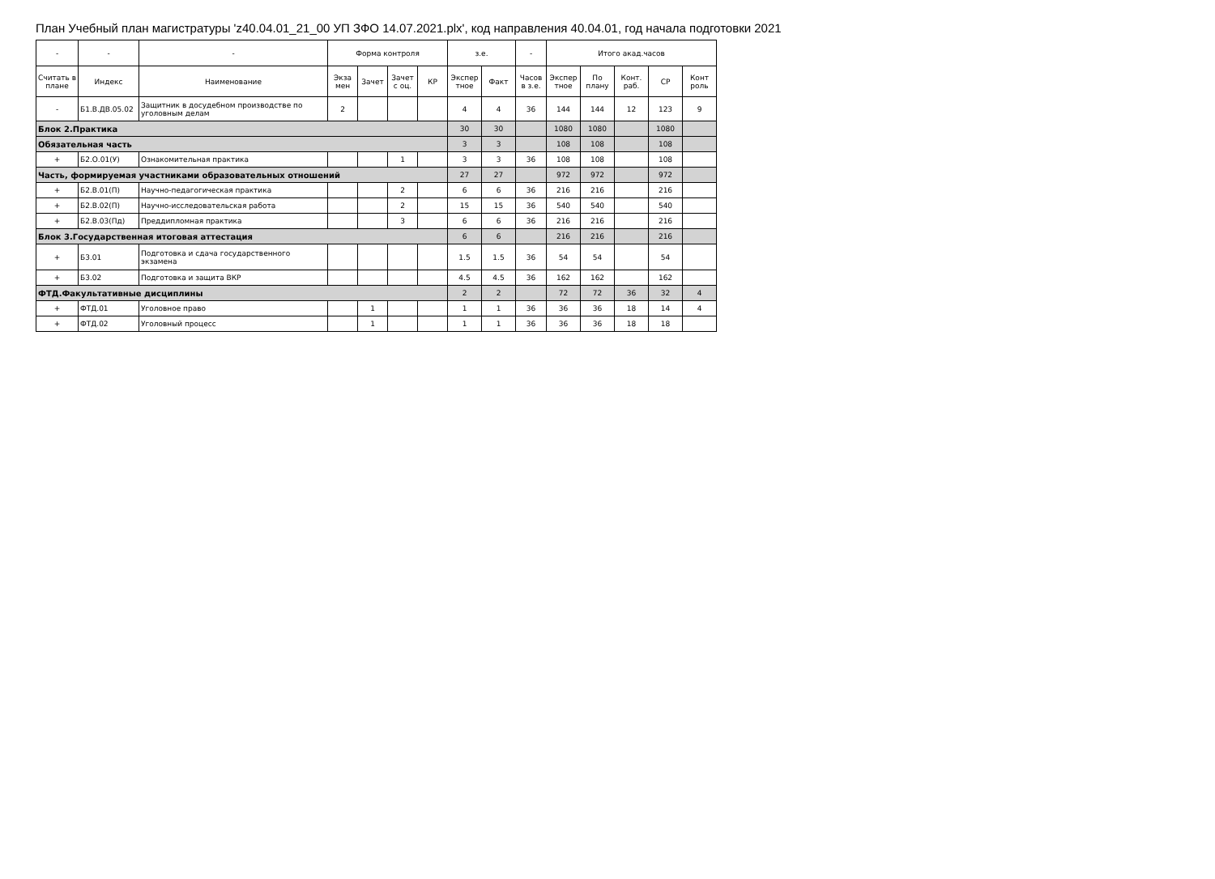План Учебный план магистратуры 'z40.04.01_21_00 УП ЗФО 14.07.2021.plx', код направления 40.04.01, год начала подготовки 2021
| - | - | - | Форма контроля | | | | з.е. | | - | Итого акад.часов | | | | |
| --- | --- | --- | --- | --- | --- | --- | --- | --- | --- | --- | --- | --- | --- | --- |
| Считать в плане | Индекс | Наименование | Экза мен | Зачет | Зачет с оц. | КР | Экспер тное | Факт | Часов в з.е. | Экспер тное | По плану | Конт. раб. | СР | Конт роль |
| - | Б1.В.ДВ.05.02 | Защитник в досудебном производстве по уголовным делам | 2 | | | | 4 | 4 | 36 | 144 | 144 | 12 | 123 | 9 |
| Блок 2.Практика | | | | | | | 30 | 30 | | 1080 | 1080 | | 1080 | |
| Обязательная часть | | | | | | | 3 | 3 | | 108 | 108 | | 108 | |
| + | Б2.О.01(У) | Ознакомительная практика | | | 1 | | 3 | 3 | 36 | 108 | 108 | | 108 | |
| Часть, формируемая участниками образовательных отношений | | | | | | | 27 | 27 | | 972 | 972 | | 972 | |
| + | Б2.В.01(П) | Научно-педагогическая практика | | | 2 | | 6 | 6 | 36 | 216 | 216 | | 216 | |
| + | Б2.В.02(П) | Научно-исследовательская работа | | | 2 | | 15 | 15 | 36 | 540 | 540 | | 540 | |
| + | Б2.В.03(Пд) | Преддипломная практика | | | 3 | | 6 | 6 | 36 | 216 | 216 | | 216 | |
| Блок 3.Государственная итоговая аттестация | | | | | | | 6 | 6 | | 216 | 216 | | 216 | |
| + | Б3.01 | Подготовка и сдача государственного экзамена | | | | | 1.5 | 1.5 | 36 | 54 | 54 | | 54 | |
| + | Б3.02 | Подготовка и защита ВКР | | | | | 4.5 | 4.5 | 36 | 162 | 162 | | 162 | |
| ФТД.Факультативные дисциплины | | | | | | | 2 | 2 | | 72 | 72 | 36 | 32 | 4 |
| + | ФТД.01 | Уголовное право | | 1 | | | 1 | 1 | 36 | 36 | 36 | 18 | 14 | 4 |
| + | ФТД.02 | Уголовный процесс | | 1 | | | 1 | 1 | 36 | 36 | 36 | 18 | 18 | |